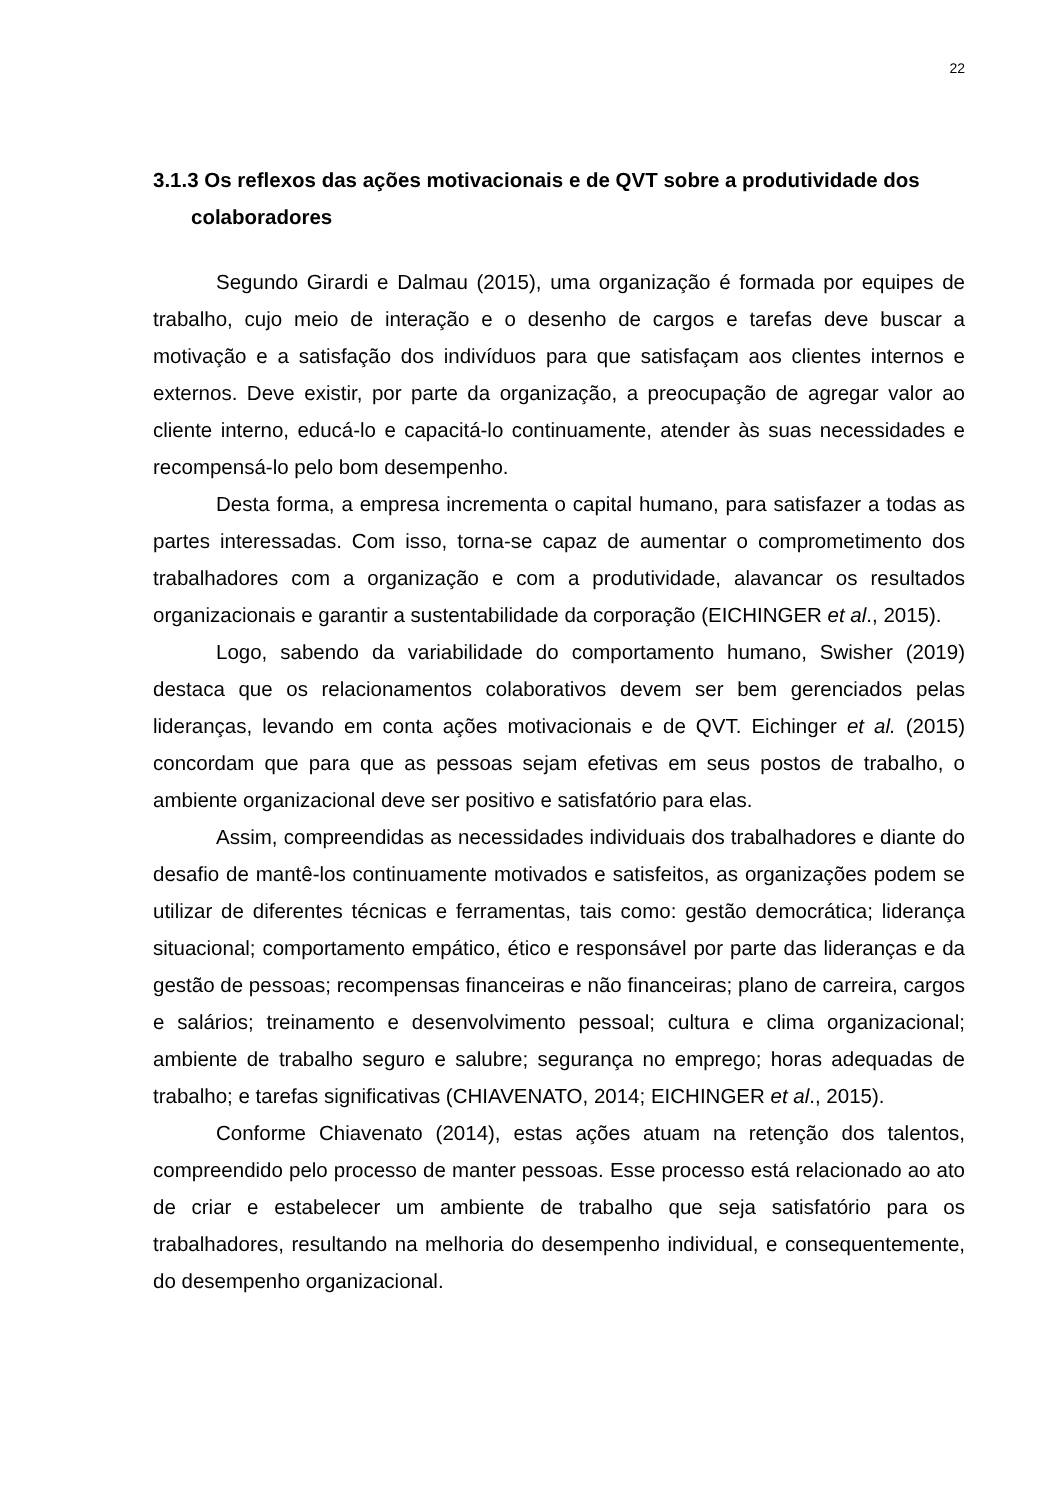22
3.1.3 Os reflexos das ações motivacionais e de QVT sobre a produtividade dos colaboradores
Segundo Girardi e Dalmau (2015), uma organização é formada por equipes de trabalho, cujo meio de interação e o desenho de cargos e tarefas deve buscar a motivação e a satisfação dos indivíduos para que satisfaçam aos clientes internos e externos. Deve existir, por parte da organização, a preocupação de agregar valor ao cliente interno, educá-lo e capacitá-lo continuamente, atender às suas necessidades e recompensá-lo pelo bom desempenho.
Desta forma, a empresa incrementa o capital humano, para satisfazer a todas as partes interessadas. Com isso, torna-se capaz de aumentar o comprometimento dos trabalhadores com a organização e com a produtividade, alavancar os resultados organizacionais e garantir a sustentabilidade da corporação (EICHINGER et al., 2015).
Logo, sabendo da variabilidade do comportamento humano, Swisher (2019) destaca que os relacionamentos colaborativos devem ser bem gerenciados pelas lideranças, levando em conta ações motivacionais e de QVT. Eichinger et al. (2015) concordam que para que as pessoas sejam efetivas em seus postos de trabalho, o ambiente organizacional deve ser positivo e satisfatório para elas.
Assim, compreendidas as necessidades individuais dos trabalhadores e diante do desafio de mantê-los continuamente motivados e satisfeitos, as organizações podem se utilizar de diferentes técnicas e ferramentas, tais como: gestão democrática; liderança situacional; comportamento empático, ético e responsável por parte das lideranças e da gestão de pessoas; recompensas financeiras e não financeiras; plano de carreira, cargos e salários; treinamento e desenvolvimento pessoal; cultura e clima organizacional; ambiente de trabalho seguro e salubre; segurança no emprego; horas adequadas de trabalho; e tarefas significativas (CHIAVENATO, 2014; EICHINGER et al., 2015).
Conforme Chiavenato (2014), estas ações atuam na retenção dos talentos, compreendido pelo processo de manter pessoas. Esse processo está relacionado ao ato de criar e estabelecer um ambiente de trabalho que seja satisfatório para os trabalhadores, resultando na melhoria do desempenho individual, e consequentemente, do desempenho organizacional.